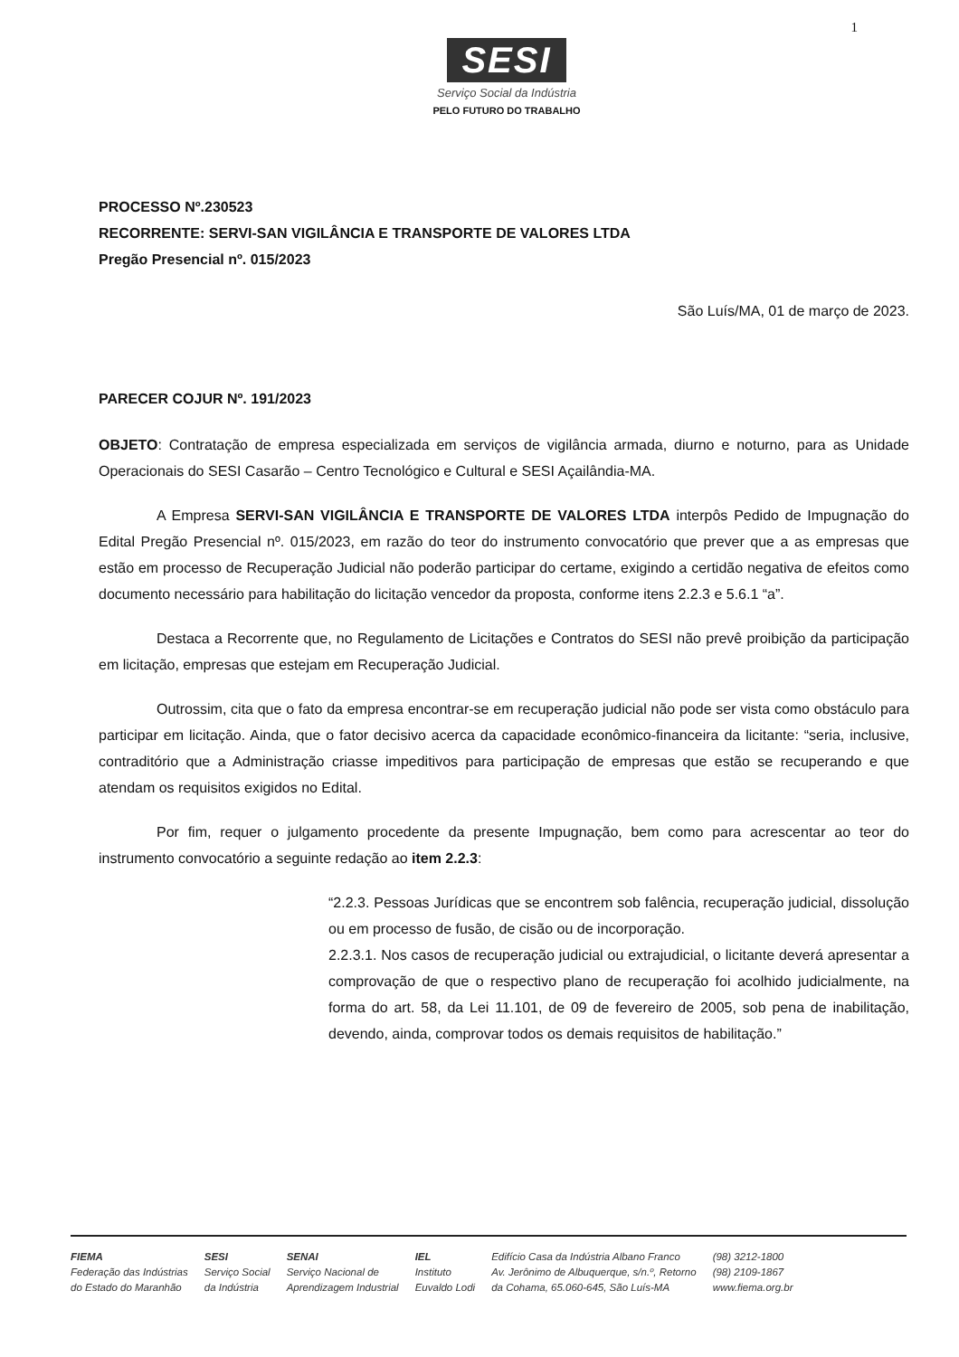1
SESI
Serviço Social da Indústria
PELO FUTURO DO TRABALHO
PROCESSO Nº.230523
RECORRENTE: SERVI-SAN VIGILÂNCIA E TRANSPORTE DE VALORES LTDA
Pregão Presencial nº. 015/2023
São Luís/MA, 01 de março de 2023.
PARECER COJUR Nº. 191/2023
OBJETO: Contratação de empresa especializada em serviços de vigilância armada, diurno e noturno, para as Unidade Operacionais do SESI Casarão – Centro Tecnológico e Cultural e SESI Açailândia-MA.
A Empresa SERVI-SAN VIGILÂNCIA E TRANSPORTE DE VALORES LTDA interpôs Pedido de Impugnação do Edital Pregão Presencial nº. 015/2023, em razão do teor do instrumento convocatório que prever que a as empresas que estão em processo de Recuperação Judicial não poderão participar do certame, exigindo a certidão negativa de efeitos como documento necessário para habilitação do licitação vencedor da proposta, conforme itens 2.2.3 e 5.6.1 “a”.
Destaca a Recorrente que, no Regulamento de Licitações e Contratos do SESI não prevê proibição da participação em licitação, empresas que estejam em Recuperação Judicial.
Outrossim, cita que o fato da empresa encontrar-se em recuperação judicial não pode ser vista como obstáculo para participar em licitação. Ainda, que o fator decisivo acerca da capacidade econômico-financeira da licitante: “seria, inclusive, contraditório que a Administração criasse impeditivos para participação de empresas que estão se recuperando e que atendam os requisitos exigidos no Edital.
Por fim, requer o julgamento procedente da presente Impugnação, bem como para acrescentar ao teor do instrumento convocatório a seguinte redação ao item 2.2.3:
“2.2.3. Pessoas Jurídicas que se encontrem sob falência, recuperação judicial, dissolução ou em processo de fusão, de cisão ou de incorporação.
2.2.3.1. Nos casos de recuperação judicial ou extrajudicial, o licitante deverá apresentar a comprovação de que o respectivo plano de recuperação foi acolhido judicialmente, na forma do art. 58, da Lei 11.101, de 09 de fevereiro de 2005, sob pena de inabilitação, devendo, ainda, comprovar todos os demais requisitos de habilitação.”
FIEMA
Federação das Indústrias
do Estado do Maranhão
SESI
Serviço Social
da Indústria
SENAI
Serviço Nacional de
Aprendizagem Industrial
IEL
Instituto
Euvaldo Lodi
Edifício Casa da Indústria Albano Franco
Av. Jerônimo de Albuquerque, s/n.º, Retorno
da Cohama, 65.060-645, São Luís-MA
(98) 3212-1800
(98) 2109-1867
www.fiema.org.br